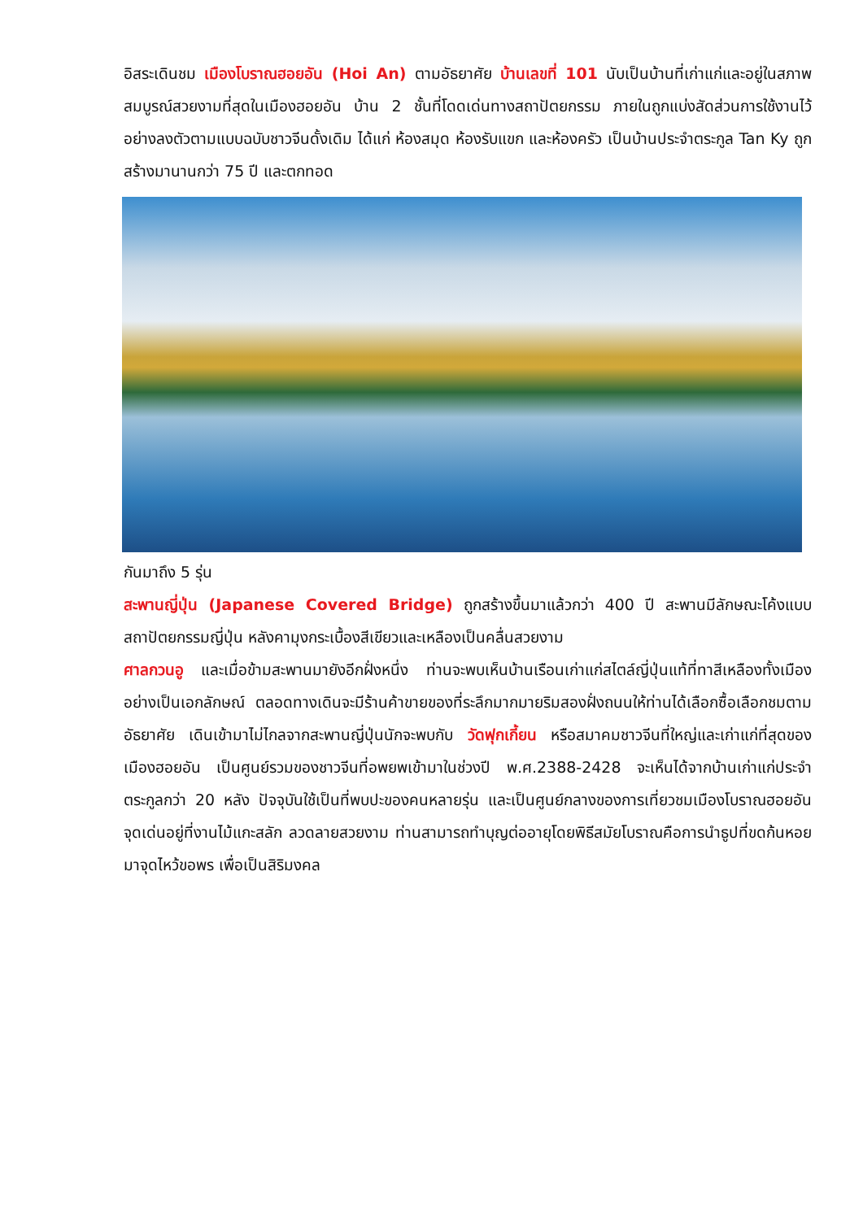อิสระเดินชม เมืองโบราณฮอยอัน (Hoi An) ตามอัธยาศัย บ้านเลขที่ 101 นับเป็นบ้านที่เก่าแก่และอยู่ในสภาพสมบูรณ์สวยงามที่สุดในเมืองฮอยอัน บ้าน 2 ชั้นที่โดดเด่นทางสถาปัตยกรรม ภายในถูกแบ่งสัดส่วนการใช้งานไว้อย่างลงตัวตามแบบฉบับชาวจีนดั้งเดิม ได้แก่ ห้องสมุด ห้องรับแขก และห้องครัว เป็นบ้านประจำตระกูล Tan Ky ถูกสร้างมานานกว่า 75 ปี และตกทอด
กันมาถึง 5 รุ่น
สะพานญี่ปุ่น (Japanese Covered Bridge) ถูกสร้างขึ้นมาแล้วกว่า 400 ปี สะพานมีลักษณะโค้งแบบสถาปัตยกรรมญี่ปุ่น หลังคามุงกระเบื้องสีเขียวและเหลืองเป็นคลื่นสวยงาม
ศาลกวนอู และเมื่อข้ามสะพานมายังอีกฝั่งหนึ่ง ท่านจะพบเห็นบ้านเรือนเก่าแก่สไตล์ญี่ปุ่นแท้ที่ทาสีเหลืองทั้งเมืองอย่างเป็นเอกลักษณ์ ตลอดทางเดินจะมีร้านค้าขายของที่ระลึกมากมายริมสองฝั่งถนนให้ท่านได้เลือกซื้อเลือกชมตามอัธยาศัย เดินเข้ามาไม่ไกลจากสะพานญี่ปุ่นนักจะพบกับ วัดฟุกเกี้ยน หรือสมาคมชาวจีนที่ใหญ่และเก่าแก่ที่สุดของเมืองฮอยอัน เป็นศูนย์รวมของชาวจีนที่อพยพเข้ามาในช่วงปี พ.ศ.2388-2428 จะเห็นได้จากบ้านเก่าแก่ประจำตระกูลกว่า 20 หลัง ปัจจุบันใช้เป็นที่พบปะของคนหลายรุ่น และเป็นศูนย์กลางของการเที่ยวชมเมืองโบราณฮอยอัน จุดเด่นอยู่ที่งานไม้แกะสลัก ลวดลายสวยงาม ท่านสามารถทำบุญต่ออายุโดยพิธีสมัยโบราณคือการนำธูปที่ขดก้นหอยมาจุดไหว้ขอพร เพื่อเป็นสิริมงคล